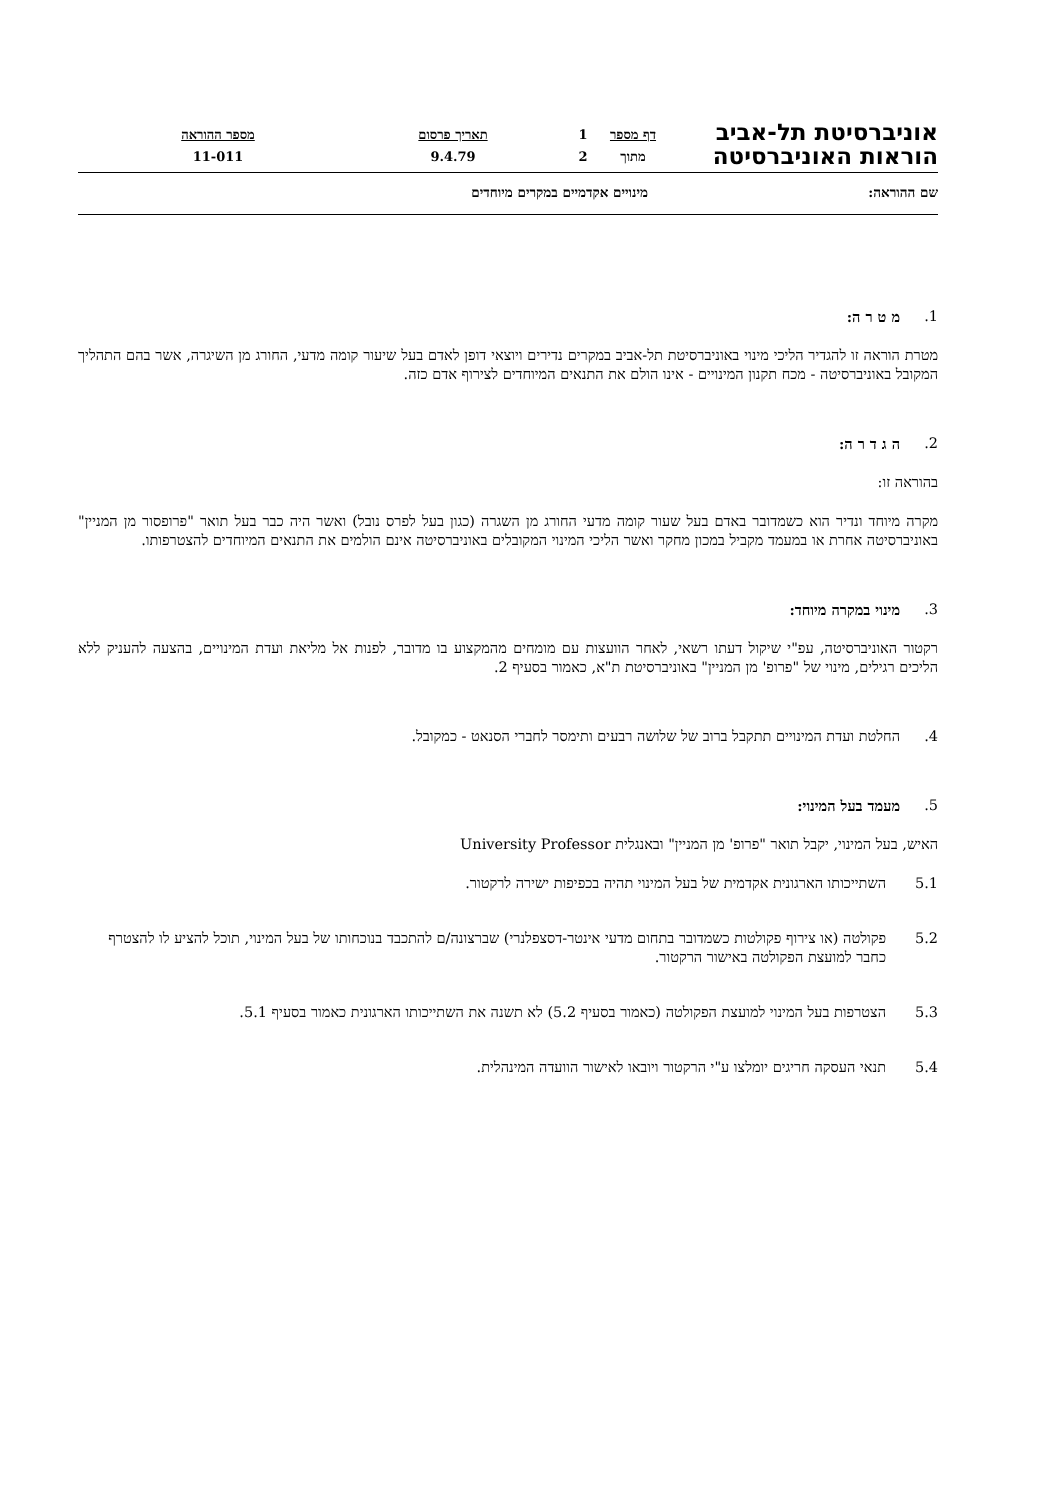אוניברסיטת תל-אביב
הוראות האוניברסיטה
דף מספר
מתוך
1
2
תאריך פרסום
9.4.79
מספר ההוראה
11-011
שם ההוראה: מינויים אקדמיים במקרים מיוחדים
1. מ ט ר ה:
מטרת הוראה זו להגדיר הליכי מינוי באוניברסיטת תל-אביב במקרים נדירים ויוצאי דופן לאדם בעל שיעור קומה מדעי, החורג מן השיגרה, אשר בהם התהליך המקובל באוניברסיטה - מכח תקנון המינויים - אינו הולם את התנאים המיוחדים לצירוף אדם כזה.
2. ה ג ד ר ה:
בהוראה זו:
מקרה מיוחד ונדיר הוא כשמדובר באדם בעל שעור קומה מדעי החורג מן השגרה (כגון בעל לפרס נובל) ואשר היה כבר בעל תואר "פרופסור מן המניין" באוניברסיטה אחרת או במעמד מקביל במכון מחקר ואשר הליכי המינוי המקובלים באוניברסיטה אינם הולמים את התנאים המיוחדים להצטרפותו.
3. מינוי במקרה מיוחד:
רקטור האוניברסיטה, עפ"י שיקול דעתו רשאי, לאחר הוועצות עם מומחים מהמקצוע בו מדובר, לפנות אל מליאת ועדת המינויים, בהצעה להעניק ללא הליכים רגילים, מינוי של "פרופ' מן המניין" באוניברסיטת ת"א, כאמור בסעיף 2.
4. החלטת ועדת המינויים תתקבל ברוב של שלושה רבעים ותימסר לחברי הסנאט - כמקובל.
5. מעמד בעל המינוי:
האיש, בעל המינוי, יקבל תואר "פרופ' מן המניין" ובאנגלית University Professor
5.1 השתייכותו הארגונית אקדמית של בעל המינוי תהיה בכפיפות ישירה לרקטור.
5.2 פקולטה (או צירוף פקולטות כשמדובר בתחום מדעי אינטר-דסצפלנרי) שברצונה/ם להתכבד בנוכחותו של בעל המינוי, תוכל להציע לו להצטרף כחבר למועצת הפקולטה באישור הרקטור.
5.3 הצטרפות בעל המינוי למועצת הפקולטה (כאמור בסעיף 5.2) לא תשנה את השתייכותו הארגונית כאמור בסעיף 5.1.
5.4 תנאי העסקה חריגים יומלצו ע"י הרקטור ויובאו לאישור הוועדה המינהלית.